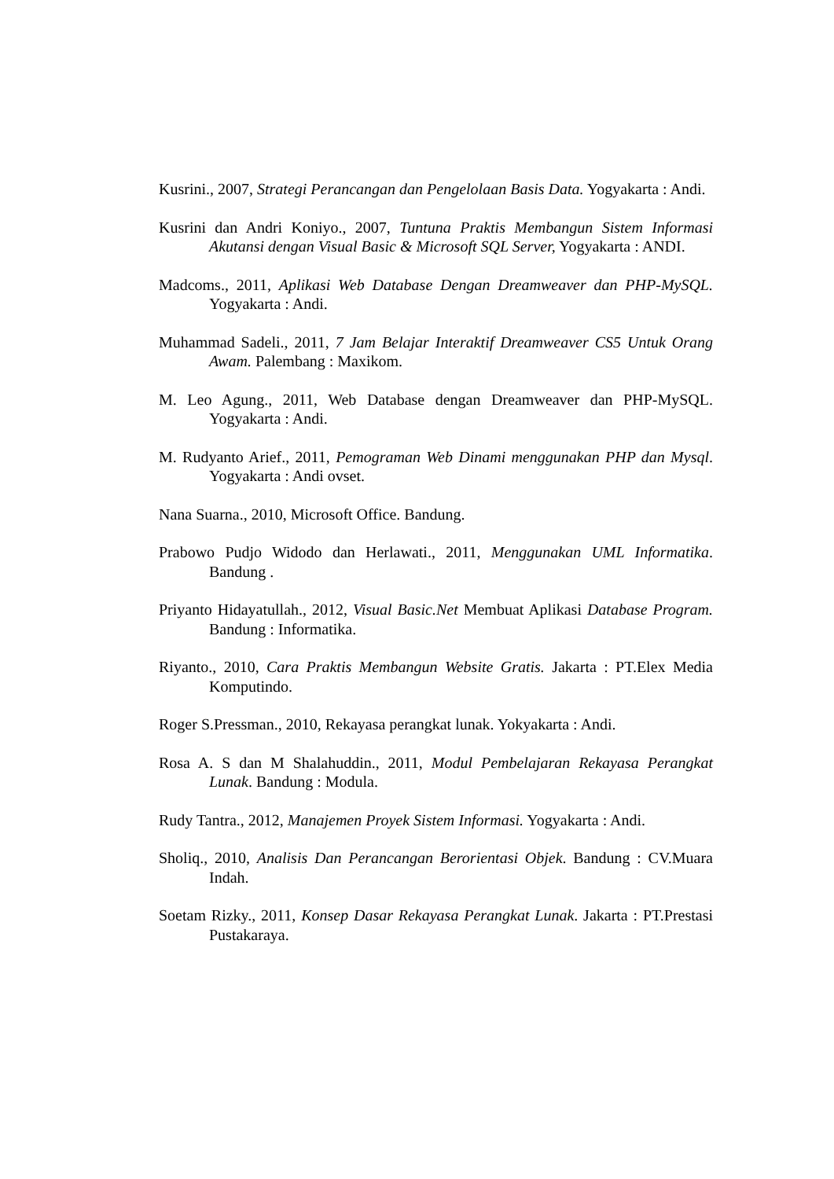Kusrini., 2007, Strategi Perancangan dan Pengelolaan Basis Data. Yogyakarta : Andi.
Kusrini dan Andri Koniyo., 2007, Tuntuna Praktis Membangun Sistem Informasi Akutansi dengan Visual Basic & Microsoft SQL Server, Yogyakarta : ANDI.
Madcoms., 2011, Aplikasi Web Database Dengan Dreamweaver dan PHP-MySQL. Yogyakarta : Andi.
Muhammad Sadeli., 2011, 7 Jam Belajar Interaktif Dreamweaver CS5 Untuk Orang Awam. Palembang : Maxikom.
M. Leo Agung., 2011, Web Database dengan Dreamweaver dan PHP-MySQL. Yogyakarta : Andi.
M. Rudyanto Arief., 2011, Pemograman Web Dinami menggunakan PHP dan Mysql. Yogyakarta : Andi ovset.
Nana Suarna., 2010, Microsoft Office. Bandung.
Prabowo Pudjo Widodo dan Herlawati., 2011, Menggunakan UML Informatika. Bandung .
Priyanto Hidayatullah., 2012, Visual Basic.Net Membuat Aplikasi Database Program. Bandung : Informatika.
Riyanto., 2010, Cara Praktis Membangun Website Gratis. Jakarta : PT.Elex Media Komputindo.
Roger S.Pressman., 2010, Rekayasa perangkat lunak. Yokyakarta : Andi.
Rosa A. S dan M Shalahuddin., 2011, Modul Pembelajaran Rekayasa Perangkat Lunak. Bandung : Modula.
Rudy Tantra., 2012, Manajemen Proyek Sistem Informasi. Yogyakarta : Andi.
Sholiq., 2010, Analisis Dan Perancangan Berorientasi Objek. Bandung : CV.Muara Indah.
Soetam Rizky., 2011, Konsep Dasar Rekayasa Perangkat Lunak. Jakarta : PT.Prestasi Pustakaraya.